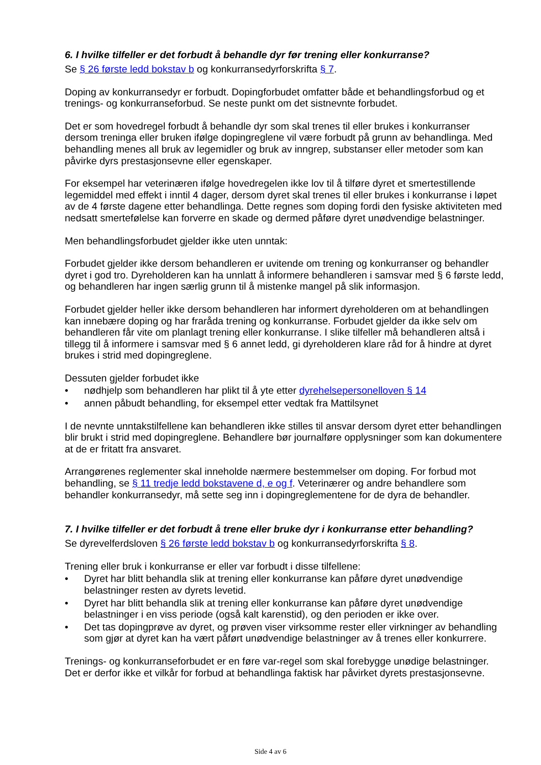6. I hvilke tilfeller er det forbudt å behandle dyr før trening eller konkurranse?
Se § 26 første ledd bokstav b og konkurransedyrforskrifta § 7.
Doping av konkurransedyr er forbudt. Dopingforbudet omfatter både et behandlingsforbud og et trenings- og konkurranseforbud. Se neste punkt om det sistnevnte forbudet.
Det er som hovedregel forbudt å behandle dyr som skal trenes til eller brukes i konkurranser dersom treninga eller bruken ifølge dopingreglene vil være forbudt på grunn av behandlinga. Med behandling menes all bruk av legemidler og bruk av inngrep, substanser eller metoder som kan påvirke dyrs prestasjonsevne eller egenskaper.
For eksempel har veterinæren ifølge hovedregelen ikke lov til å tilføre dyret et smertestillende legemiddel med effekt i inntil 4 dager, dersom dyret skal trenes til eller brukes i konkurranse i løpet av de 4 første dagene etter behandlinga. Dette regnes som doping fordi den fysiske aktiviteten med nedsatt smertefølelse kan forverre en skade og dermed påføre dyret unødvendige belastninger.
Men behandlingsforbudet gjelder ikke uten unntak:
Forbudet gjelder ikke dersom behandleren er uvitende om trening og konkurranser og behandler dyret i god tro. Dyreholderen kan ha unnlatt å informere behandleren i samsvar med § 6 første ledd, og behandleren har ingen særlig grunn til å mistenke mangel på slik informasjon.
Forbudet gjelder heller ikke dersom behandleren har informert dyreholderen om at behandlingen kan innebære doping og har fraråda trening og konkurranse. Forbudet gjelder da ikke selv om behandleren får vite om planlagt trening eller konkurranse. I slike tilfeller må behandleren altså i tillegg til å informere i samsvar med § 6 annet ledd, gi dyreholderen klare råd for å hindre at dyret brukes i strid med dopingreglene.
Dessuten gjelder forbudet ikke
• nødhjelp som behandleren har plikt til å yte etter dyrehelsepersonelloven § 14
• annen påbudt behandling, for eksempel etter vedtak fra Mattilsynet
I de nevnte unntakstilfellene kan behandleren ikke stilles til ansvar dersom dyret etter behandlingen blir brukt i strid med dopingreglene. Behandlere bør journalføre opplysninger som kan dokumentere at de er fritatt fra ansvaret.
Arrangørenes reglementer skal inneholde nærmere bestemmelser om doping. For forbud mot behandling, se § 11 tredje ledd bokstavene d, e og f. Veterinærer og andre behandlere som behandler konkurransedyr, må sette seg inn i dopingreglementene for de dyra de behandler.
7. I hvilke tilfeller er det forbudt å trene eller bruke dyr i konkurranse etter behandling?
Se dyrevelferdsloven § 26 første ledd bokstav b og konkurransedyrforskrifta § 8.
Trening eller bruk i konkurranse er eller var forbudt i disse tilfellene:
• Dyret har blitt behandla slik at trening eller konkurranse kan påføre dyret unødvendige belastninger resten av dyrets levetid.
• Dyret har blitt behandla slik at trening eller konkurranse kan påføre dyret unødvendige belastninger i en viss periode (også kalt karenstid), og den perioden er ikke over.
• Det tas dopingprøve av dyret, og prøven viser virksomme rester eller virkninger av behandling som gjør at dyret kan ha vært påført unødvendige belastninger av å trenes eller konkurrere.
Trenings- og konkurranseforbudet er en føre var-regel som skal forebygge unødige belastninger. Det er derfor ikke et vilkår for forbud at behandlinga faktisk har påvirket dyrets prestasjonsevne.
Side 4 av 6